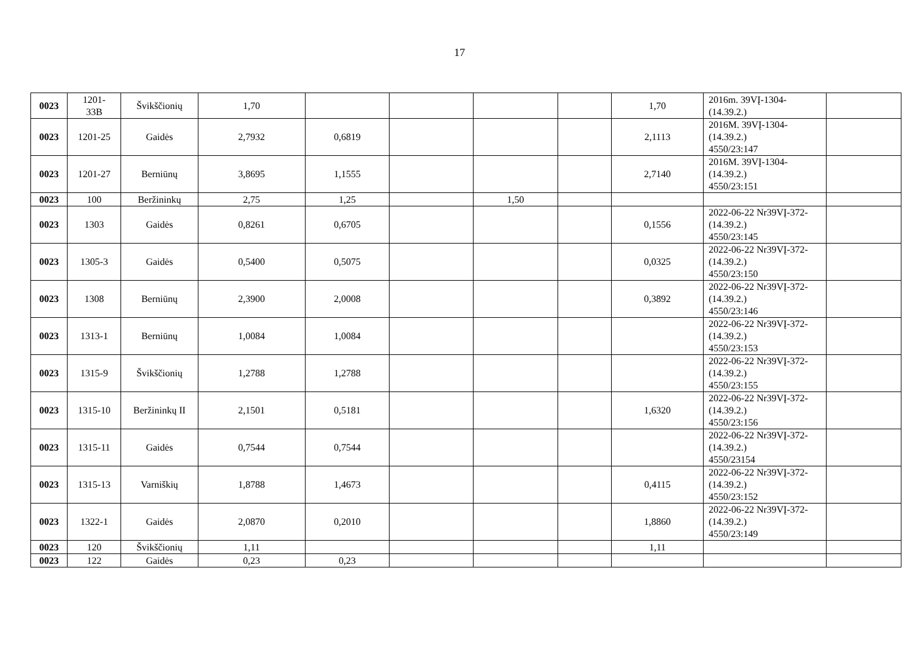17
| 0023 | 1201- 33B | Švikščionių | 1,70 | | | | | 1,70 | 2016m. 39VĮ-1304- (14.39.2.) | |
| 0023 | 1201-25 | Gaidės | 2,7932 | 0,6819 | | | | 2,1113 | 2016M. 39VĮ-1304- (14.39.2.) 4550/23:147 | |
| 0023 | 1201-27 | Berniūnų | 3,8695 | 1,1555 | | | | 2,7140 | 2016M. 39VĮ-1304- (14.39.2.) 4550/23:151 | |
| 0023 | 100 | Beržininkų | 2,75 | 1,25 | | 1,50 | | | | |
| 0023 | 1303 | Gaidės | 0,8261 | 0,6705 | | | | 0,1556 | 2022-06-22 Nr39VĮ-372- (14.39.2.) 4550/23:145 | |
| 0023 | 1305-3 | Gaidės | 0,5400 | 0,5075 | | | | 0,0325 | 2022-06-22 Nr39VĮ-372- (14.39.2.) 4550/23:150 | |
| 0023 | 1308 | Berniūnų | 2,3900 | 2,0008 | | | | 0,3892 | 2022-06-22 Nr39VĮ-372- (14.39.2.) 4550/23:146 | |
| 0023 | 1313-1 | Berniūnų | 1,0084 | 1,0084 | | | | | 2022-06-22 Nr39VĮ-372- (14.39.2.) 4550/23:153 | |
| 0023 | 1315-9 | Švikščionių | 1,2788 | 1,2788 | | | | | 2022-06-22 Nr39VĮ-372- (14.39.2.) 4550/23:155 | |
| 0023 | 1315-10 | Beržininkų II | 2,1501 | 0,5181 | | | | 1,6320 | 2022-06-22 Nr39VĮ-372- (14.39.2.) 4550/23:156 | |
| 0023 | 1315-11 | Gaidės | 0,7544 | 0,7544 | | | | | 2022-06-22 Nr39VĮ-372- (14.39.2.) 4550/23154 | |
| 0023 | 1315-13 | Varniškių | 1,8788 | 1,4673 | | | | 0,4115 | 2022-06-22 Nr39VĮ-372- (14.39.2.) 4550/23:152 | |
| 0023 | 1322-1 | Gaidės | 2,0870 | 0,2010 | | | | 1,8860 | 2022-06-22 Nr39VĮ-372- (14.39.2.) 4550/23:149 | |
| 0023 | 120 | Švikščionių | 1,11 | | | | | 1,11 | | |
| 0023 | 122 | Gaidės | 0,23 | 0,23 | | | | | | |